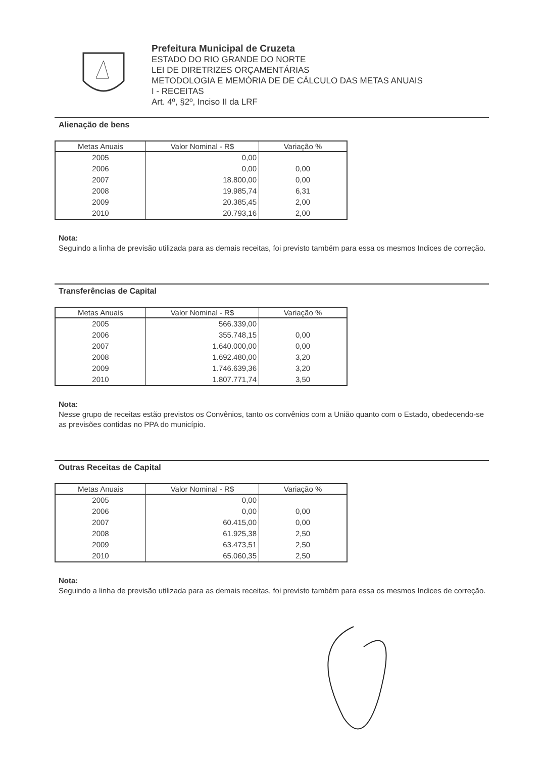Prefeitura Municipal de Cruzeta
ESTADO DO RIO GRANDE DO NORTE
LEI DE DIRETRIZES ORÇAMENTÁRIAS
METODOLOGIA E MEMÓRIA DE DE CÁLCULO DAS METAS ANUAIS
I - RECEITAS
Art. 4º, §2º, Inciso II da LRF
Alienação de bens
| Metas Anuais | Valor Nominal - R$ | Variação % |
| --- | --- | --- |
| 2005 | 0,00 | |
| 2006 | 0,00 | 0,00 |
| 2007 | 18.800,00 | 0,00 |
| 2008 | 19.985,74 | 6,31 |
| 2009 | 20.385,45 | 2,00 |
| 2010 | 20.793,16 | 2,00 |
Nota:
Seguindo a linha de previsão utilizada para as demais receitas, foi previsto também para essa os mesmos Indices de correção.
Transferências de Capital
| Metas Anuais | Valor Nominal - R$ | Variação % |
| --- | --- | --- |
| 2005 | 566.339,00 | |
| 2006 | 355.748,15 | 0,00 |
| 2007 | 1.640.000,00 | 0,00 |
| 2008 | 1.692.480,00 | 3,20 |
| 2009 | 1.746.639,36 | 3,20 |
| 2010 | 1.807.771,74 | 3,50 |
Nota:
Nesse grupo de receitas estão previstos os Convênios, tanto os convênios com a União quanto com o Estado, obedecendo-se as previsões contidas no PPA do município.
Outras Receitas de Capital
| Metas Anuais | Valor Nominal - R$ | Variação % |
| --- | --- | --- |
| 2005 | 0,00 | |
| 2006 | 0,00 | 0,00 |
| 2007 | 60.415,00 | 0,00 |
| 2008 | 61.925,38 | 2,50 |
| 2009 | 63.473,51 | 2,50 |
| 2010 | 65.060,35 | 2,50 |
Nota:
Seguindo a linha de previsão utilizada para as demais receitas, foi previsto também para essa os mesmos Indices de correção.